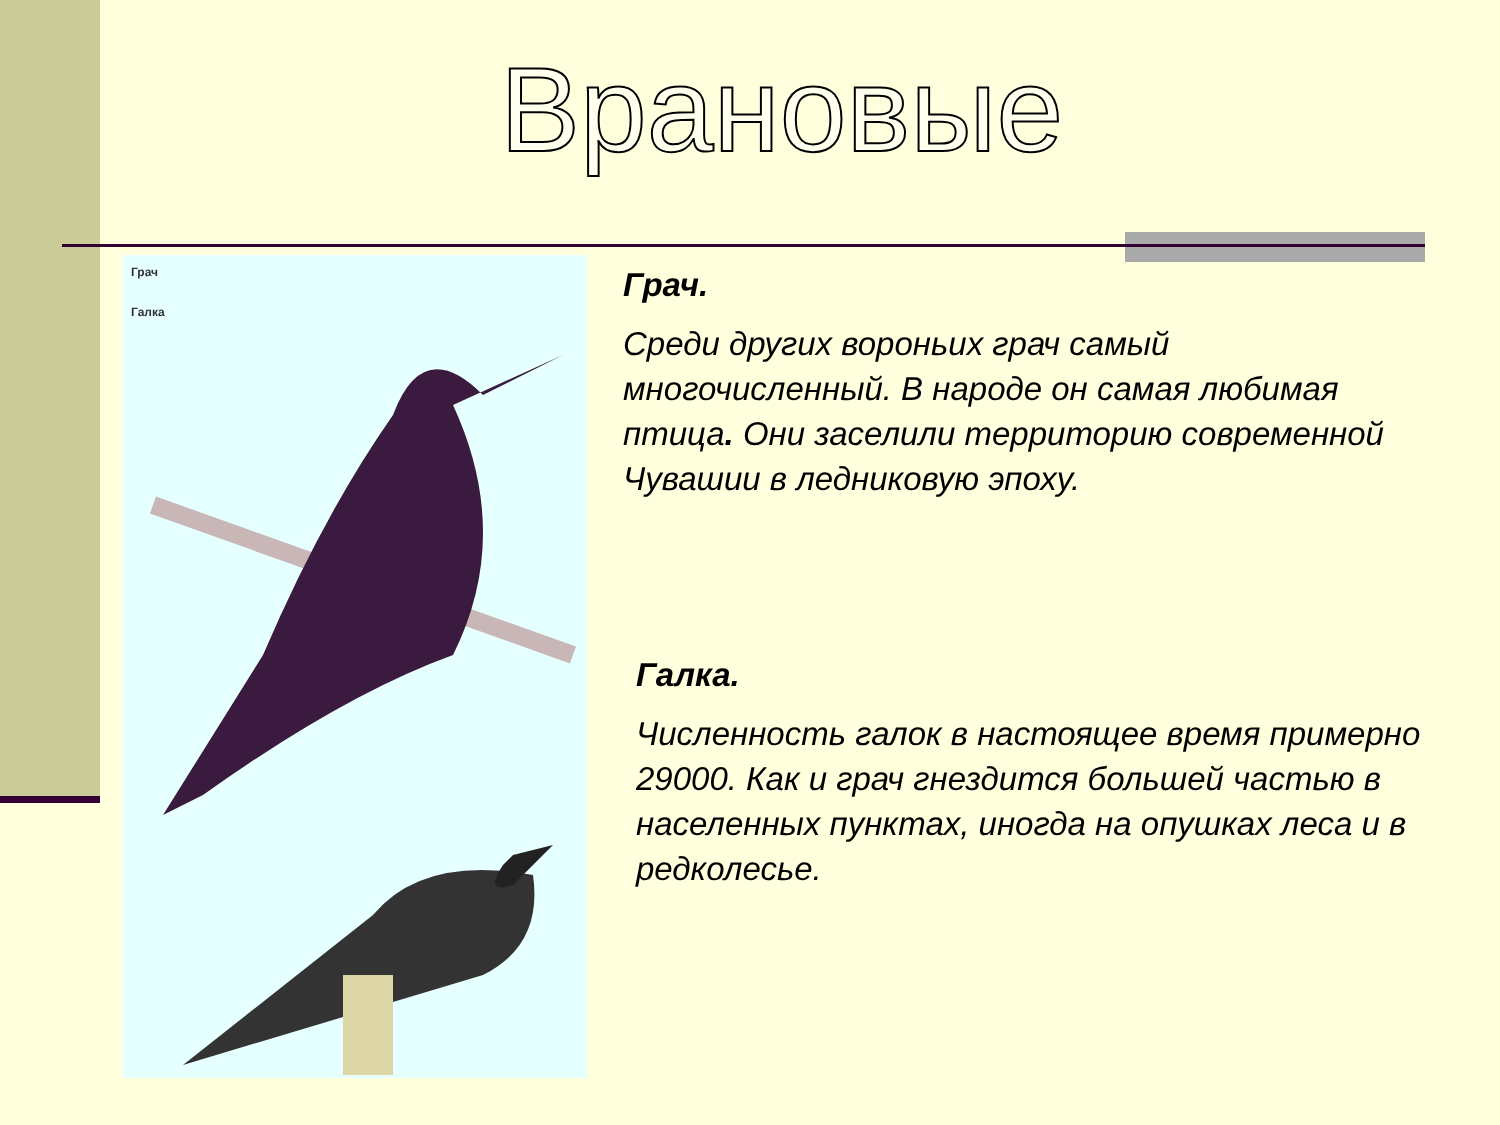Врановые
Грач
Галка
Грач.
Среди других вороньих грач самый многочисленный. В народе он самая любимая птица. Они заселили территорию современной Чувашии в ледниковую эпоху.
Галка.
Численность галок в настоящее время примерно 29000. Как и грач гнездится большей частью в населенных пунктах, иногда на опушках леса и в редколесье.